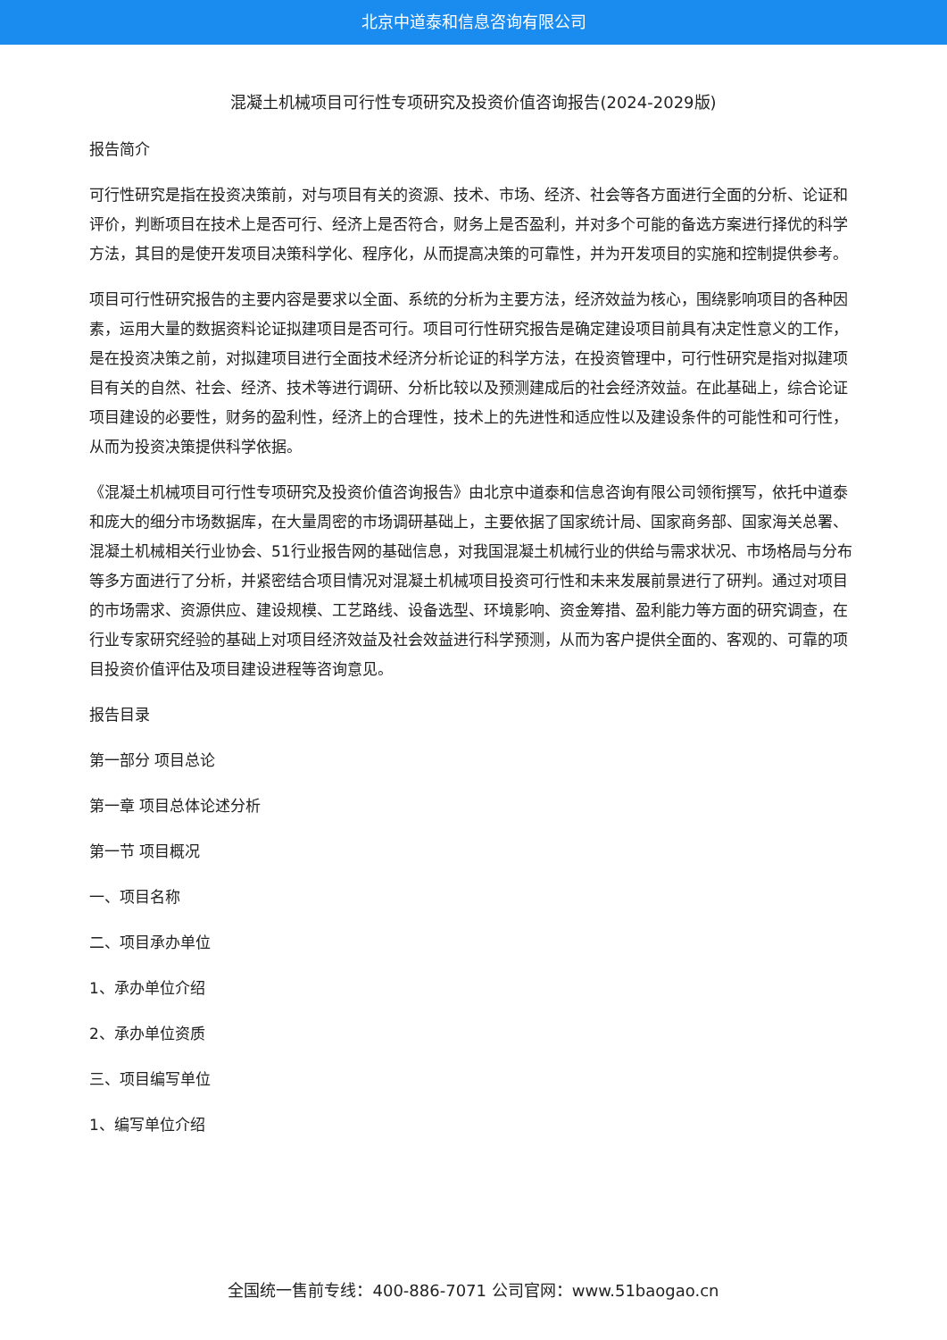北京中道泰和信息咨询有限公司
混凝土机械项目可行性专项研究及投资价值咨询报告(2024-2029版)
报告简介
可行性研究是指在投资决策前，对与项目有关的资源、技术、市场、经济、社会等各方面进行全面的分析、论证和评价，判断项目在技术上是否可行、经济上是否符合，财务上是否盈利，并对多个可能的备选方案进行择优的科学方法，其目的是使开发项目决策科学化、程序化，从而提高决策的可靠性，并为开发项目的实施和控制提供参考。
项目可行性研究报告的主要内容是要求以全面、系统的分析为主要方法，经济效益为核心，围绕影响项目的各种因素，运用大量的数据资料论证拟建项目是否可行。项目可行性研究报告是确定建设项目前具有决定性意义的工作，是在投资决策之前，对拟建项目进行全面技术经济分析论证的科学方法，在投资管理中，可行性研究是指对拟建项目有关的自然、社会、经济、技术等进行调研、分析比较以及预测建成后的社会经济效益。在此基础上，综合论证项目建设的必要性，财务的盈利性，经济上的合理性，技术上的先进性和适应性以及建设条件的可能性和可行性，从而为投资决策提供科学依据。
《混凝土机械项目可行性专项研究及投资价值咨询报告》由北京中道泰和信息咨询有限公司领衔撰写，依托中道泰和庞大的细分市场数据库，在大量周密的市场调研基础上，主要依据了国家统计局、国家商务部、国家海关总署、混凝土机械相关行业协会、51行业报告网的基础信息，对我国混凝土机械行业的供给与需求状况、市场格局与分布等多方面进行了分析，并紧密结合项目情况对混凝土机械项目投资可行性和未来发展前景进行了研判。通过对项目的市场需求、资源供应、建设规模、工艺路线、设备选型、环境影响、资金筹措、盈利能力等方面的研究调查，在行业专家研究经验的基础上对项目经济效益及社会效益进行科学预测，从而为客户提供全面的、客观的、可靠的项目投资价值评估及项目建设进程等咨询意见。
报告目录
第一部分 项目总论
第一章 项目总体论述分析
第一节 项目概况
一、项目名称
二、项目承办单位
1、承办单位介绍
2、承办单位资质
三、项目编写单位
1、编写单位介绍
全国统一售前专线：400-886-7071 公司官网：www.51baogao.cn